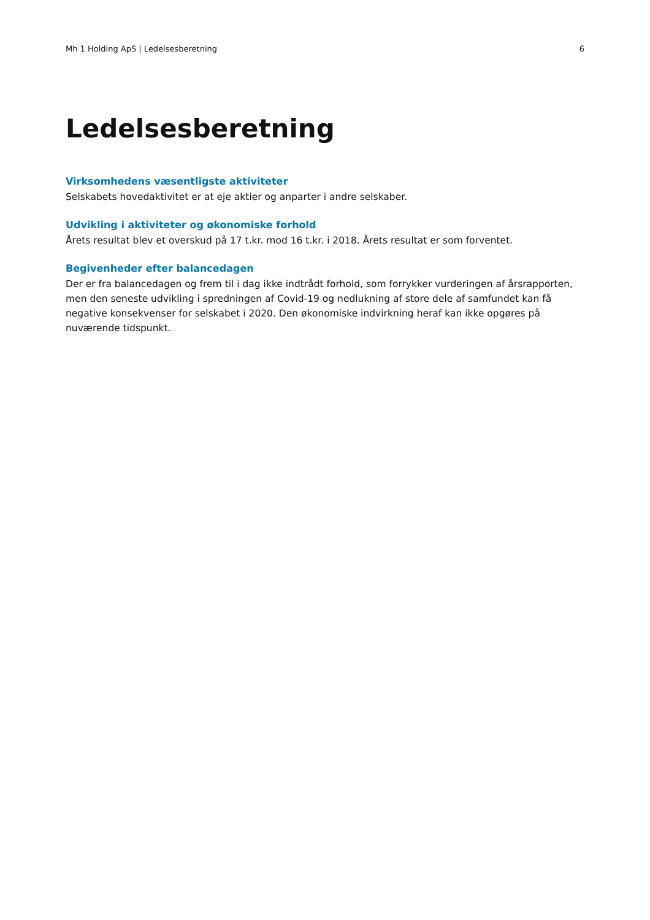Mh 1 Holding ApS | Ledelsesberetning 6
Ledelsesberetning
Virksomhedens væsentligste aktiviteter
Selskabets hovedaktivitet er at eje aktier og anparter i andre selskaber.
Udvikling i aktiviteter og økonomiske forhold
Årets resultat blev et overskud på 17 t.kr. mod 16 t.kr. i 2018. Årets resultat er som forventet.
Begivenheder efter balancedagen
Der er fra balancedagen og frem til i dag ikke indtrådt forhold, som forrykker vurderingen af årsrapporten, men den seneste udvikling i spredningen af Covid-19 og nedlukning af store dele af samfundet kan få negative konsekvenser for selskabet i 2020. Den økonomiske indvirkning heraf kan ikke opgøres på nuværende tidspunkt.